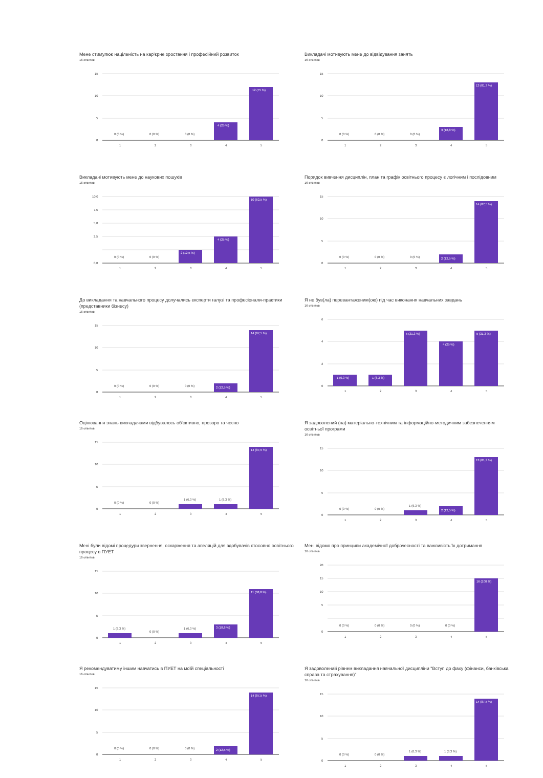Мене стимулює націленість на кар'єрне зростання і професійний розвиток
16 ответов
15
10
5
0
0 (0 %)
0 (0 %)
0 (0 %)
4 (25 %)
12 (75 %)
1
2
3
4
5
Викладачі мотивують мене до відвідування занять
16 ответов
15
10
5
0
0 (0 %)
0 (0 %)
0 (0 %)
3 (18,8 %)
13 (81,3 %)
1
2
3
4
5
Викладачі мотивують мене до наукових пошуків
16 ответов
10,0
7,5
5,0
2,5
0,0
0 (0 %)
0 (0 %)
2 (12,5 %)
4 (25 %)
10 (62,5 %)
1
2
3
4
5
Порядок вивчення дисциплін, план та графік освітнього процесу є логічним і послідовним
16 ответов
15
10
5
0
0 (0 %)
0 (0 %)
0 (0 %)
2 (12,5 %)
14 (87,5 %)
1
2
3
4
5
До викладання та навчального процесу долучались експерти галузі та професіонали-практики (представники бізнесу)
16 ответов
15
10
5
0
0 (0 %)
0 (0 %)
0 (0 %)
2 (12,5 %)
14 (87,5 %)
1
2
3
4
5
Я не був(ла) перевантаженим(ою) під час виконання навчальних завдань
16 ответов
6
4
2
0
1 (6,3 %)
1 (6,3 %)
5 (31,3 %)
4 (25 %)
5 (31,3 %)
1
2
3
4
5
Оцінювання знань викладачами відбувалось об'єктивно, прозоро та чесно
16 ответов
15
10
5
0
0 (0 %)
0 (0 %)
1 (6,3 %)
1 (6,3 %)
14 (87,5 %)
1
2
3
4
5
Я задоволений (на) матеріально-технічним та інформаційно-методичним забезпеченням освітньої програми
16 ответов
15
10
5
0
0 (0 %)
0 (0 %)
1 (6,3 %)
2 (12,5 %)
13 (81,3 %)
1
2
3
4
5
Мені були відомі процедури звернення, оскарження та апеляцій для здобувачів стосовно освітнього процесу в ПУЕТ
16 ответов
15
10
5
0
1 (6,3 %)
0 (0 %)
1 (6,3 %)
3 (18,8 %)
11 (68,8 %)
1
2
3
4
5
Мені відомо про принципи академічної доброчесності та важливість їх дотримання
16 ответов
20
15
10
5
0
0 (0 %)
0 (0 %)
0 (0 %)
0 (0 %)
16 (100 %)
1
2
3
4
5
Я рекомендуватиму іншим навчатись в ПУЕТ на моїй спеціальності
16 ответов
15
10
5
0
0 (0 %)
0 (0 %)
0 (0 %)
2 (12,5 %)
14 (87,5 %)
1
2
3
4
5
Я задоволений рівнем викладання навчальної дисципліни "Вступ до фаху (фінанси, банківська справа та страхування)"
16 ответов
15
10
5
0
0 (0 %)
0 (0 %)
1 (6,3 %)
1 (6,3 %)
14 (87,5 %)
1
2
3
4
5